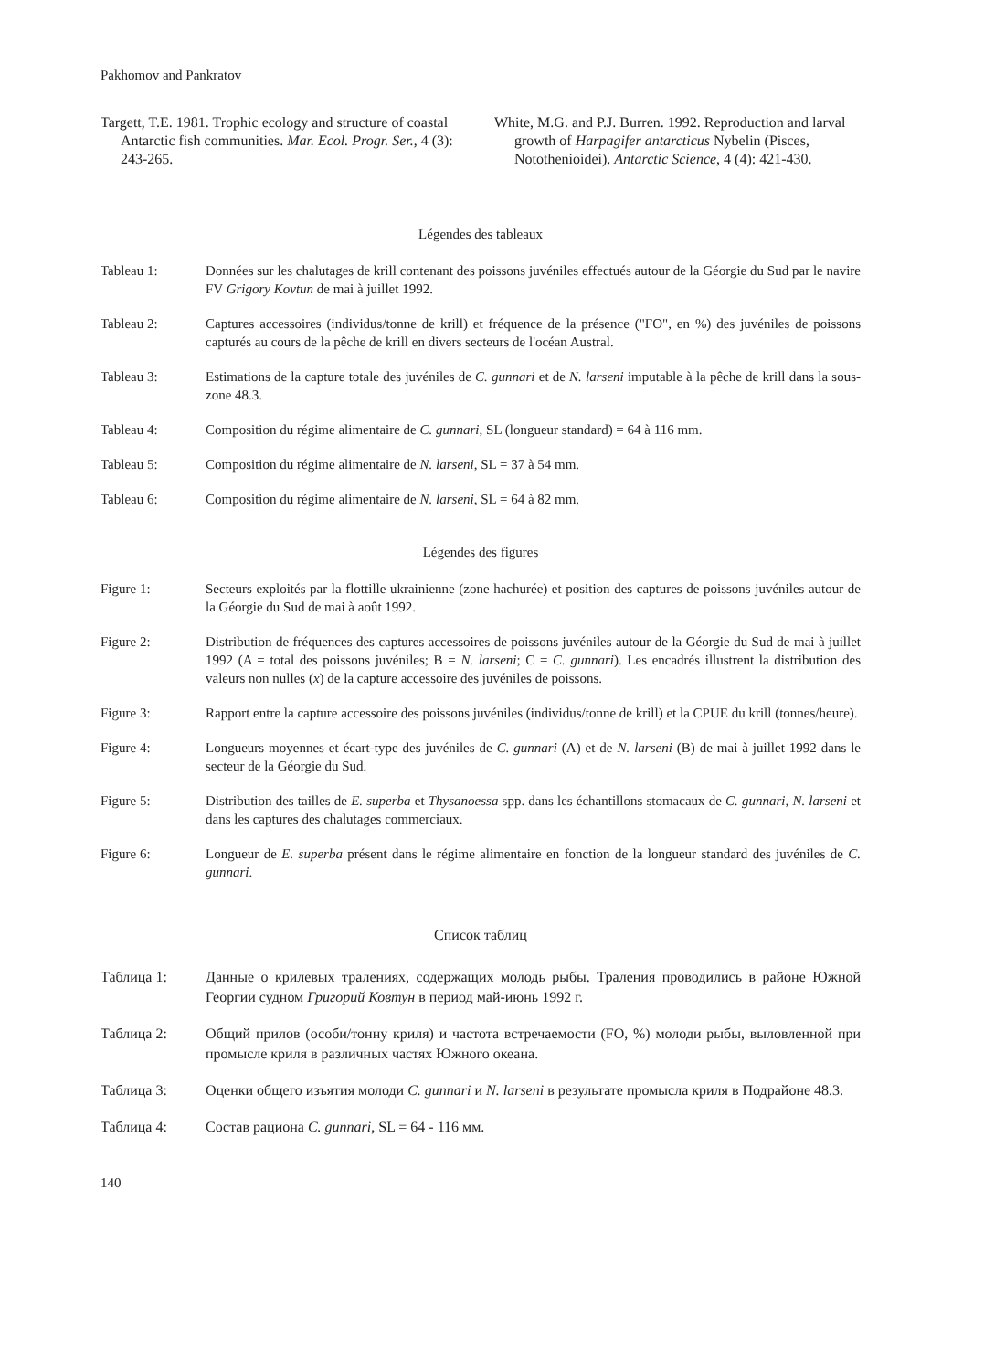Pakhomov and Pankratov
Targett, T.E. 1981. Trophic ecology and structure of coastal Antarctic fish communities. Mar. Ecol. Progr. Ser., 4 (3): 243-265.
White, M.G. and P.J. Burren. 1992. Reproduction and larval growth of Harpagifer antarcticus Nybelin (Pisces, Notothenioidei). Antarctic Science, 4 (4): 421-430.
Légendes des tableaux
Tableau 1: Données sur les chalutages de krill contenant des poissons juvéniles effectués autour de la Géorgie du Sud par le navire FV Grigory Kovtun de mai à juillet 1992.
Tableau 2: Captures accessoires (individus/tonne de krill) et fréquence de la présence ("FO", en %) des juvéniles de poissons capturés au cours de la pêche de krill en divers secteurs de l'océan Austral.
Tableau 3: Estimations de la capture totale des juvéniles de C. gunnari et de N. larseni imputable à la pêche de krill dans la sous-zone 48.3.
Tableau 4: Composition du régime alimentaire de C. gunnari, SL (longueur standard) = 64 à 116 mm.
Tableau 5: Composition du régime alimentaire de N. larseni, SL = 37 à 54 mm.
Tableau 6: Composition du régime alimentaire de N. larseni, SL = 64 à 82 mm.
Légendes des figures
Figure 1: Secteurs exploités par la flottille ukrainienne (zone hachurée) et position des captures de poissons juvéniles autour de la Géorgie du Sud de mai à août 1992.
Figure 2: Distribution de fréquences des captures accessoires de poissons juvéniles autour de la Géorgie du Sud de mai à juillet 1992 (A = total des poissons juvéniles; B = N. larseni; C = C. gunnari). Les encadrés illustrent la distribution des valeurs non nulles (x) de la capture accessoire des juvéniles de poissons.
Figure 3: Rapport entre la capture accessoire des poissons juvéniles (individus/tonne de krill) et la CPUE du krill (tonnes/heure).
Figure 4: Longueurs moyennes et écart-type des juvéniles de C. gunnari (A) et de N. larseni (B) de mai à juillet 1992 dans le secteur de la Géorgie du Sud.
Figure 5: Distribution des tailles de E. superba et Thysanoessa spp. dans les échantillons stomacaux de C. gunnari, N. larseni et dans les captures des chalutages commerciaux.
Figure 6: Longueur de E. superba présent dans le régime alimentaire en fonction de la longueur standard des juvéniles de C. gunnari.
Список таблиц
Таблица 1: Данные о крилевых тралениях, содержащих молодь рыбы. Траления проводились в районе Южной Георгии судном Григорий Ковтун в период май-июнь 1992 г.
Таблица 2: Общий прилов (особи/тонну криля) и частота встречаемости (FO, %) молоди рыбы, выловленной при промысле криля в различных частях Южного океана.
Таблица 3: Оценки общего изъятия молоди C. gunnari и N. larseni в результате промысла криля в Подрайоне 48.3.
Таблица 4: Состав рациона C. gunnari, SL = 64 - 116 мм.
140